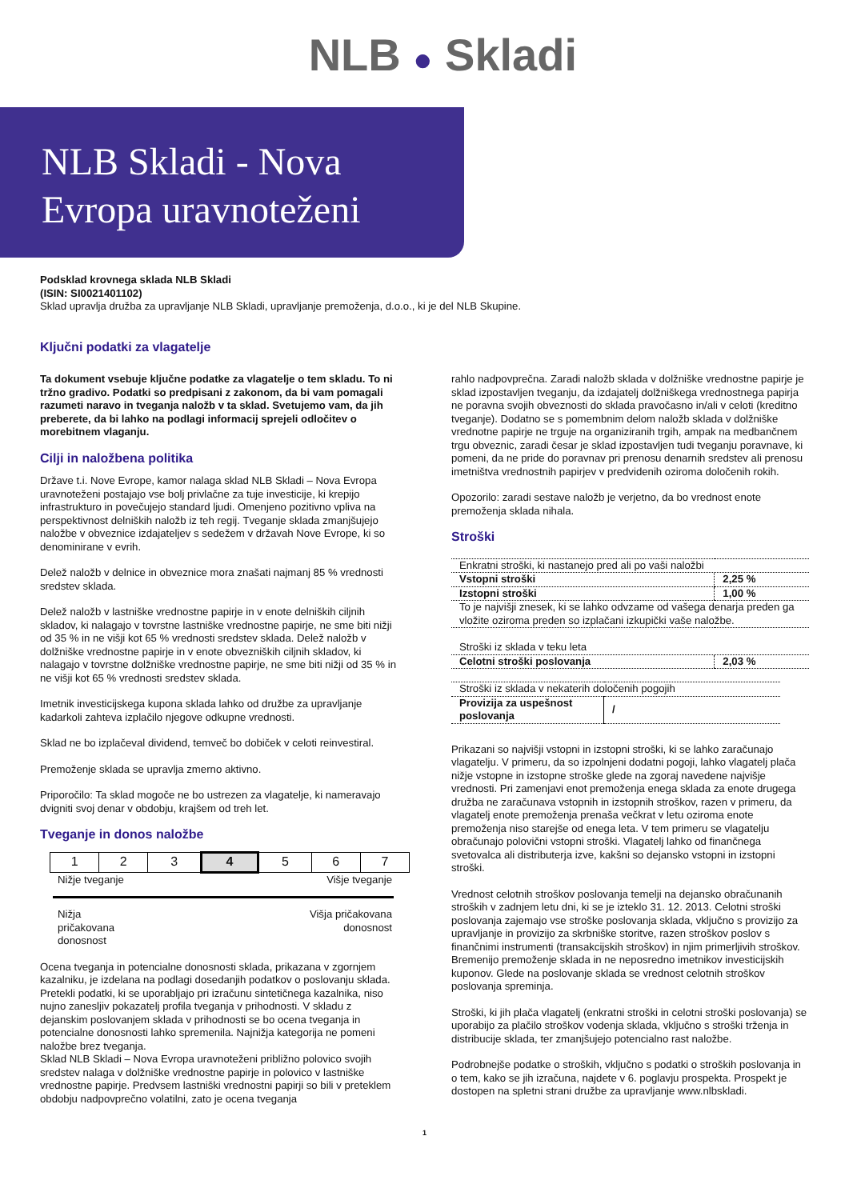NLB ● Skladi
NLB Skladi - Nova
Evropa uravnoteženi
Podsklad krovnega sklada NLB Skladi
(ISIN: SI0021401102)
Sklad upravlja družba za upravljanje NLB Skladi, upravljanje premoženja, d.o.o., ki je del NLB Skupine.
Ključni podatki za vlagatelje
Ta dokument vsebuje ključne podatke za vlagatelje o tem skladu. To ni tržno gradivo. Podatki so predpisani z zakonom, da bi vam pomagali razumeti naravo in tveganja naložb v ta sklad. Svetujemo vam, da jih preberete, da bi lahko na podlagi informacij sprejeli odločitev o morebitnem vlaganju.
Cilji in naložbena politika
Države t.i. Nove Evrope, kamor nalaga sklad NLB Skladi – Nova Evropa uravnoteženi postajajo vse bolj privlačne za tuje investicije, ki krepijo infrastrukturo in povečujejo standard ljudi. Omenjeno pozitivno vpliva na perspektivnost delniških naložb iz teh regij. Tveganje sklada zmanjšujejo naložbe v obveznice izdajateljev s sedežem v državah Nove Evrope, ki so denominirane v evrih.
Delež naložb v delnice in obveznice mora znašati najmanj 85 % vrednosti sredstev sklada.
Delež naložb v lastniške vrednostne papirje in v enote delniških ciljnih skladov, ki nalagajo v tovrstne lastniške vrednostne papirje, ne sme biti nižji od 35 % in ne višji kot 65 % vrednosti sredstev sklada. Delež naložb v dolžniške vrednostne papirje in v enote obvezniških ciljnih skladov, ki nalagajo v tovrstne dolžniške vrednostne papirje, ne sme biti nižji od 35 % in ne višji kot 65 % vrednosti sredstev sklada.
Imetnik investicijskega kupona sklada lahko od družbe za upravljanje kadarkoli zahteva izplačilo njegove odkupne vrednosti.
Sklad ne bo izplačeval dividend, temveč bo dobiček v celoti reinvestiral.
Premoženje sklada se upravlja zmerno aktivno.
Priporočilo: Ta sklad mogoče ne bo ustrezen za vlagatelje, ki nameravajo dvigniti svoj denar v obdobju, krajšem od treh let.
Tveganje in donos naložbe
| 1 | 2 | 3 | 4 | 5 | 6 | 7 |
Nižje tveganje Višje tveganje
Nižja
pričakovana
donosnost Višja pričakovana
donosnost
Ocena tveganja in potencialne donosnosti sklada, prikazana v zgornjem kazalniku, je izdelana na podlagi dosedanjih podatkov o poslovanju sklada. Pretekli podatki, ki se uporabljajo pri izračunu sintetičnega kazalnika, niso nujno zanesljiv pokazatelj profila tveganja v prihodnosti. V skladu z dejanskim poslovanjem sklada v prihodnosti se bo ocena tveganja in potencialne donosnosti lahko spremenila. Najnižja kategorija ne pomeni naložbe brez tveganja.
Sklad NLB Skladi – Nova Evropa uravnoteženi približno polovico svojih sredstev nalaga v dolžniške vrednostne papirje in polovico v lastniške vrednostne papirje. Predvsem lastniški vrednostni papirji so bili v preteklem obdobju nadpovprečno volatilni, zato je ocena tveganja
rahlo nadpovprečna. Zaradi naložb sklada v dolžniške vrednostne papirje je sklad izpostavljen tveganju, da izdajatelj dolžniškega vrednostnega papirja ne poravna svojih obveznosti do sklada pravočasno in/ali v celoti (kreditno tveganje). Dodatno se s pomembnim delom naložb sklada v dolžniške vrednotne papirje ne trguje na organiziranih trgih, ampak na medbančnem trgu obveznic, zaradi česar je sklad izpostavljen tudi tveganju poravnave, ki pomeni, da ne pride do poravnav pri prenosu denarnih sredstev ali prenosu imetništva vrednostnih papirjev v predvidenih oziroma določenih rokih.
Opozorilo: zaradi sestave naložb je verjetno, da bo vrednost enote premoženja sklada nihala.
Stroški
| Enkratni stroški, ki nastanejo pred ali po vaši naložbi | |
| Vstopni stroški | 2,25 % |
| Izstopni stroški | 1,00 % |
| To je najvišji znesek, ki se lahko odvzame od vašega denarja preden ga vložite oziroma preden so izplačani izkupički vaše naložbe. | |
| Stroški iz sklada v teku leta | |
| Celotni stroški poslovanja | 2,03 % |
| Stroški iz sklada v nekaterih določenih pogojih | |
| Provizija za uspešnost poslovanja | / |
Prikazani so najvišji vstopni in izstopni stroški, ki se lahko zaračunajo vlagatelju. V primeru, da so izpolnjeni dodatni pogoji, lahko vlagatelj plača nižje vstopne in izstopne stroške glede na zgoraj navedene najvišje vrednosti. Pri zamenjavi enot premoženja enega sklada za enote drugega družba ne zaračunava vstopnih in izstopnih stroškov, razen v primeru, da vlagatelj enote premoženja prenaša večkrat v letu oziroma enote premoženja niso starejše od enega leta. V tem primeru se vlagatelju obračunajo polovični vstopni stroški. Vlagatelj lahko od finančnega svetovalca ali distributerja izve, kakšni so dejansko vstopni in izstopni stroški.
Vrednost celotnih stroškov poslovanja temelji na dejansko obračunanih stroških v zadnjem letu dni, ki se je izteklo 31. 12. 2013. Celotni stroški poslovanja zajemajo vse stroške poslovanja sklada, vključno s provizijo za upravljanje in provizijo za skrbniške storitve, razen stroškov poslov s finančnimi instrumenti (transakcijskih stroškov) in njim primerljivih stroškov. Bremenijo premoženje sklada in ne neposredno imetnikov investicijskih kuponov. Glede na poslovanje sklada se vrednost celotnih stroškov poslovanja spreminja.
Stroški, ki jih plača vlagatelj (enkratni stroški in celotni stroški poslovanja) se uporabijo za plačilo stroškov vodenja sklada, vključno s stroški trženja in distribucije sklada, ter zmanjšujejo potencialno rast naložbe.
Podrobnejše podatke o stroških, vključno s podatki o stroških poslovanja in o tem, kako se jih izračuna, najdete v 6. poglavju prospekta. Prospekt je dostopen na spletni strani družbe za upravljanje www.nlbskladi.
1